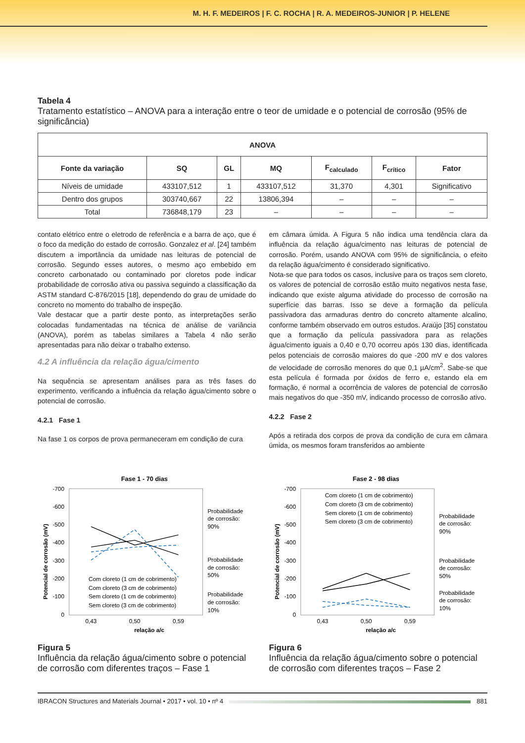M. H. F. MEDEIROS | F. C. ROCHA | R. A. MEDEIROS-JUNIOR | P. HELENE
Tabela 4
Tratamento estatístico – ANOVA para a interação entre o teor de umidade e o potencial de corrosão (95% de significância)
| ANOVA | | | | | | |
| --- | --- | --- | --- | --- | --- | --- |
| Fonte da variação | SQ | GL | MQ | F<sub>calculado</sub> | F<sub>crítico</sub> | Fator |
| Níveis de umidade | 433107,512 | 1 | 433107,512 | 31,370 | 4,301 | Significativo |
| Dentro dos grupos | 303740,667 | 22 | 13806,394 | – | – | – |
| Total | 736848,179 | 23 | – | – | – | – |
contato elétrico entre o eletrodo de referência e a barra de aço, que é o foco da medição do estado de corrosão. Gonzalez et al. [24] também discutem a importância da umidade nas leituras de potencial de corrosão. Segundo esses autores, o mesmo aço embebido em concreto carbonatado ou contaminado por cloretos pode indicar probabilidade de corrosão ativa ou passiva seguindo a classificação da ASTM standard C-876/2015 [18], dependendo do grau de umidade do concreto no momento do trabalho de inspeção.
Vale destacar que a partir deste ponto, as interpretações serão colocadas fundamentadas na técnica de análise de variância (ANOVA), porém as tabelas similares a Tabela 4 não serão apresentadas para não deixar o trabalho extenso.
4.2 A influência da relação água/cimento
Na sequência se apresentam análises para as três fases do experimento, verificando a influência da relação água/cimento sobre o potencial de corrosão.
4.2.1 Fase 1
Na fase 1 os corpos de prova permaneceram em condição de cura
em câmara úmida. A Figura 5 não indica uma tendência clara da influência da relação água/cimento nas leituras de potencial de corrosão. Porém, usando ANOVA com 95% de significância, o efeito da relação água/cimento é considerado significativo.
Nota-se que para todos os casos, inclusive para os traços sem cloreto, os valores de potencial de corrosão estão muito negativos nesta fase, indicando que existe alguma atividade do processo de corrosão na superfície das barras. Isso se deve a formação da película passivadora das armaduras dentro do concreto altamente alcalino, conforme também observado em outros estudos. Araújo [35] constatou que a formação da película passivadora para as relações água/cimento iguais a 0,40 e 0,70 ocorreu após 130 dias, identificada pelos potenciais de corrosão maiores do que -200 mV e dos valores de velocidade de corrosão menores do que 0,1 µA/cm<sup>2</sup>. Sabe-se que esta película é formada por óxidos de ferro e, estando ela em formação, é normal a ocorrência de valores de potencial de corrosão mais negativos do que -350 mV, indicando processo de corrosão ativo.
4.2.2 Fase 2
Após a retirada dos corpos de prova da condição de cura em câmara úmida, os mesmos foram transferidos ao ambiente
Fase 1 - 70 dias
-700
-600
-500
-400
-300
-200
-100
0
0,43
0,50
0,59
relação a/c
Probabilidade
de corrosão:
90%
Probabilidade
de corrosão:
50%
Probabilidade
de corrosão:
10%
Com cloreto (1 cm de cobrimento)
Com cloreto (3 cm de cobrimento)
Sem cloreto (1 cm de cobrimento)
Sem cloreto (3 cm de cobrimento)
Potencial de corrosão (mV)
Figura 5
Influência da relação água/cimento sobre o potencial de corrosão com diferentes traços – Fase 1
Fase 2 - 98 dias
-700
-600
-500
-400
-300
-200
-100
0
0,43
0,50
0,59
relação a/c
Probabilidade
de corrosão:
90%
Probabilidade
de corrosão:
50%
Probabilidade
de corrosão:
10%
Com cloreto (1 cm de cobrimento)
Com cloreto (3 cm de cobrimento)
Sem cloreto (1 cm de cobrimento)
Sem cloreto (3 cm de cobrimento)
Potencial de corrosão (mV)
Figura 6
Influência da relação água/cimento sobre o potencial de corrosão com diferentes traços – Fase 2
IBRACON Structures and Materials Journal • 2017 • vol. 10 • nº 4 881